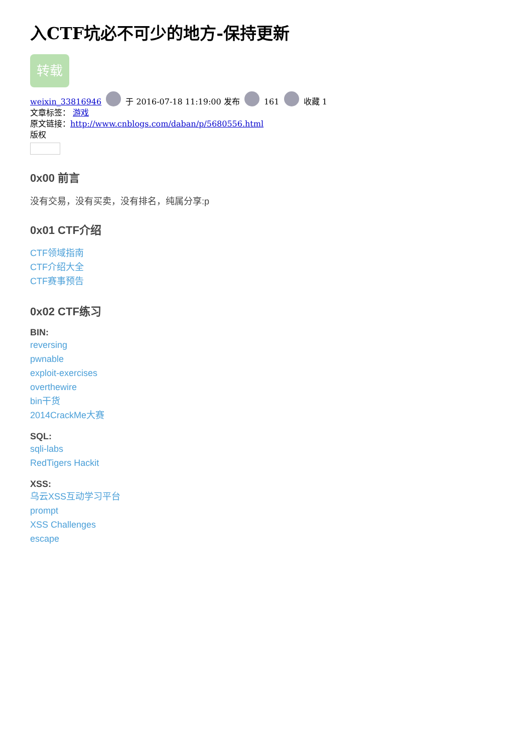入CTF坑必不可少的地方-保持更新
转载
weixin_33816946 于 2016-07-18 11:19:00 发布 161 收藏 1
文章标签： 游戏
原文链接：http://www.cnblogs.com/daban/p/5680556.html
版权
0x00 前言
没有交易，没有买卖，没有排名，纯属分享:p
0x01 CTF介绍
CTF领域指南
CTF介绍大全
CTF赛事预告
0x02 CTF练习
BIN:
reversing
pwnable
exploit-exercises
overthewire
bin干货
2014CrackMe大赛
SQL:
sqli-labs
RedTigers Hackit
XSS:
乌云XSS互动学习平台
prompt
XSS Challenges
escape